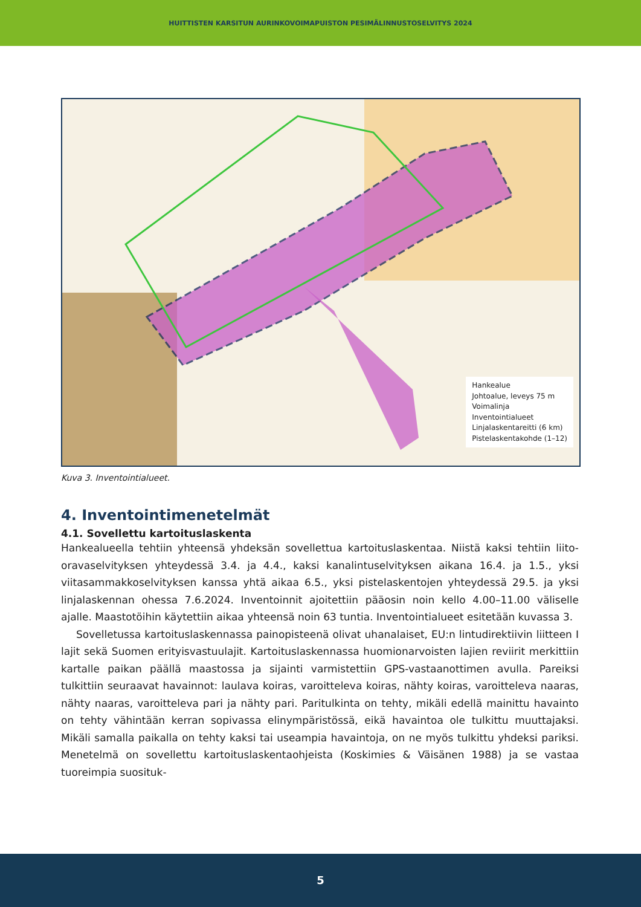HUITTISTEN KARSITUN AURINKOVOIMAPUISTON PESIMÄLINNUSTOSELVITYS 2024
Hankealue
Johtoalue, leveys 75 m
Voimalinja
Inventointialueet
Linjalaskentareitti (6 km)
Pistelaskentakohde (1–12)
Kuva 3. Inventointialueet.
4. Inventointimenetelmät
4.1. Sovellettu kartoituslaskenta
Hankealueella tehtiin yhteensä yhdeksän sovellettua kartoituslaskentaa. Niistä kaksi tehtiin liito-oravaselvityksen yhteydessä 3.4. ja 4.4., kaksi kanalintuselvityksen aikana 16.4. ja 1.5., yksi viitasammakkoselvityksen kanssa yhtä aikaa 6.5., yksi pistelaskentojen yhteydessä 29.5. ja yksi linjalaskennan ohessa 7.6.2024. Inventoinnit ajoitettiin pääosin noin kello 4.00–11.00 väliselle ajalle. Maastotöihin käytettiin aikaa yhteensä noin 63 tuntia. Inventointialueet esitetään kuvassa 3.
Sovelletussa kartoituslaskennassa painopisteenä olivat uhanalaiset, EU:n lintudirektiivin liitteen I lajit sekä Suomen erityisvastuulajit. Kartoituslaskennassa huomionarvoisten lajien reviirit merkittiin kartalle paikan päällä maastossa ja sijainti varmistettiin GPS-vastaanottimen avulla. Pareiksi tulkittiin seuraavat havainnot: laulava koiras, varoitteleva koiras, nähty koiras, varoitteleva naaras, nähty naaras, varoitteleva pari ja nähty pari. Paritulkinta on tehty, mikäli edellä mainittu havainto on tehty vähintään kerran sopivassa elinympäristössä, eikä havaintoa ole tulkittu muuttajaksi. Mikäli samalla paikalla on tehty kaksi tai useampia havaintoja, on ne myös tulkittu yhdeksi pariksi. Menetelmä on sovellettu kartoituslaskentaohjeista (Koskimies & Väisänen 1988) ja se vastaa tuoreimpia suosituk-
5